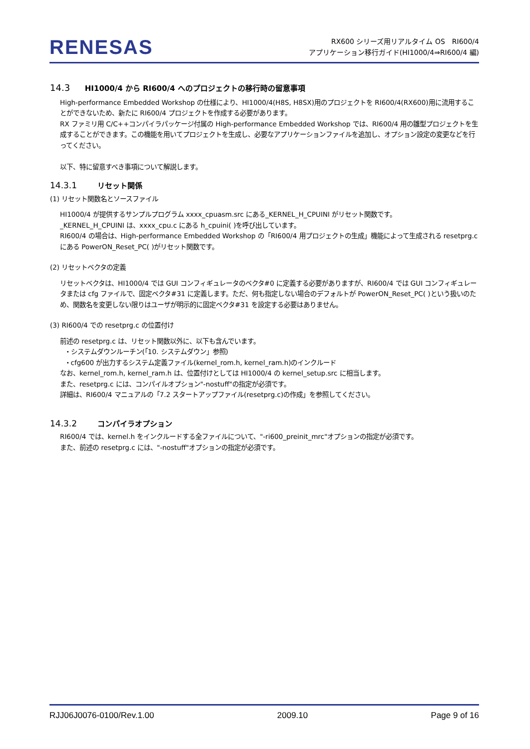RENESAS
RX600 シリーズ用リアルタイム OS　RI600/4
アプリケーション移行ガイド(HI1000/4⇒RI600/4 編)
14.3 HI1000/4 から RI600/4 へのプロジェクトの移行時の留意事項
High-performance Embedded Workshop の仕様により、HI1000/4(H8S, H8SX)用のプロジェクトを RI600/4(RX600)用に流用することができないため、新たに RI600/4 プロジェクトを作成する必要があります。
RX ファミリ用 C/C++コンパイラパッケージ付属の High-performance Embedded Workshop では、RI600/4 用の雛型プロジェクトを生成することができます。この機能を用いてプロジェクトを生成し、必要なアプリケーションファイルを追加し、オプション設定の変更などを行ってください。
以下、特に留意すべき事項について解説します。
14.3.1 リセット関係
(1) リセット関数名とソースファイル
HI1000/4 が提供するサンプルプログラム xxxx_cpuasm.src にある_KERNEL_H_CPUINI がリセット関数です。
_KERNEL_H_CPUINI は、xxxx_cpu.c にある h_cpuini( )を呼び出しています。
RI600/4 の場合は、High-performance Embedded Workshop の「RI600/4 用プロジェクトの生成」機能によって生成される resetprg.c にある PowerON_Reset_PC( )がリセット関数です。
(2) リセットベクタの定義
リセットベクタは、HI1000/4 では GUI コンフィギュレータのベクタ#0 に定義する必要がありますが、RI600/4 では GUI コンフィギュレータまたは cfg ファイルで、固定ベクタ#31 に定義します。ただ、何も指定しない場合のデフォルトが PowerON_Reset_PC( )という扱いのため、関数名を変更しない限りはユーザが明示的に固定ベクタ#31 を設定する必要はありません。
(3) RI600/4 での resetprg.c の位置付け
前述の resetprg.c は、リセット関数以外に、以下も含んでいます。
・システムダウンルーチン(「10. システムダウン」参照)
・cfg600 が出力するシステム定義ファイル(kernel_rom.h, kernel_ram.h)のインクルード
なお、kernel_rom.h, kernel_ram.h は、位置付けとしては HI1000/4 の kernel_setup.src に相当します。
また、resetprg.c には、コンパイルオプション"-nostuff"の指定が必須です。
詳細は、RI600/4 マニュアルの「7.2 スタートアップファイル(resetprg.c)の作成」を参照してください。
14.3.2 コンパイラオプション
RI600/4 では、kernel.h をインクルードする全ファイルについて、"-ri600_preinit_mrc"オプションの指定が必須です。
また、前述の resetprg.c には、"-nostuff"オプションの指定が必須です。
RJJ06J0076-0100/Rev.1.00 2009.10 Page 9 of 16